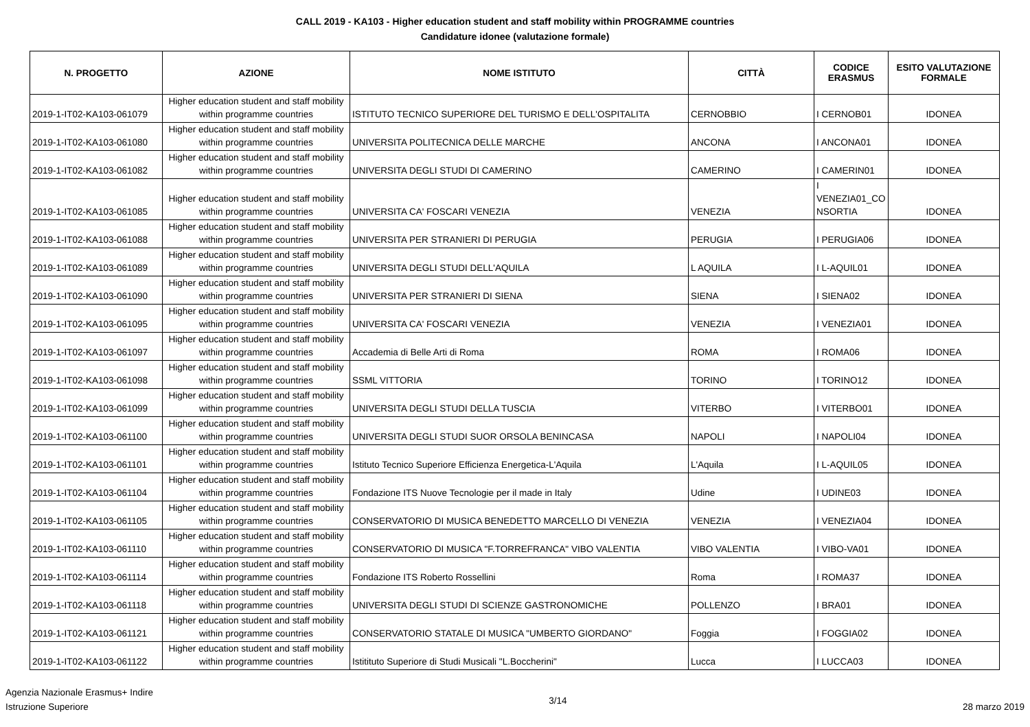CALL 2019 - KA103 - Higher education student and staff mobility within PROGRAMME countries
Candidature idonee (valutazione formale)
| N. PROGETTO | AZIONE | NOME ISTITUTO | CITTÀ | CODICE ERASMUS | ESITO VALUTAZIONE FORMALE |
| --- | --- | --- | --- | --- | --- |
| 2019-1-IT02-KA103-061079 | Higher education student and staff mobility within programme countries | ISTITUTO TECNICO SUPERIORE DEL TURISMO E DELL'OSPITALITA | CERNOBBIO | I CERNOB01 | IDONEA |
| 2019-1-IT02-KA103-061080 | Higher education student and staff mobility within programme countries | UNIVERSITA POLITECNICA DELLE MARCHE | ANCONA | I ANCONA01 | IDONEA |
| 2019-1-IT02-KA103-061082 | Higher education student and staff mobility within programme countries | UNIVERSITA DEGLI STUDI DI CAMERINO | CAMERINO | I CAMERIN01 | IDONEA |
| 2019-1-IT02-KA103-061085 | Higher education student and staff mobility within programme countries | UNIVERSITA CA' FOSCARI VENEZIA | VENEZIA | I VENEZIA01_CO NSORTIA | IDONEA |
| 2019-1-IT02-KA103-061088 | Higher education student and staff mobility within programme countries | UNIVERSITA PER STRANIERI DI PERUGIA | PERUGIA | I PERUGIA06 | IDONEA |
| 2019-1-IT02-KA103-061089 | Higher education student and staff mobility within programme countries | UNIVERSITA DEGLI STUDI DELL'AQUILA | L AQUILA | I L-AQUIL01 | IDONEA |
| 2019-1-IT02-KA103-061090 | Higher education student and staff mobility within programme countries | UNIVERSITA PER STRANIERI DI SIENA | SIENA | I SIENA02 | IDONEA |
| 2019-1-IT02-KA103-061095 | Higher education student and staff mobility within programme countries | UNIVERSITA CA' FOSCARI VENEZIA | VENEZIA | I VENEZIA01 | IDONEA |
| 2019-1-IT02-KA103-061097 | Higher education student and staff mobility within programme countries | Accademia di Belle Arti di Roma | ROMA | I ROMA06 | IDONEA |
| 2019-1-IT02-KA103-061098 | Higher education student and staff mobility within programme countries | SSML VITTORIA | TORINO | I TORINO12 | IDONEA |
| 2019-1-IT02-KA103-061099 | Higher education student and staff mobility within programme countries | UNIVERSITA DEGLI STUDI DELLA TUSCIA | VITERBO | I VITERBO01 | IDONEA |
| 2019-1-IT02-KA103-061100 | Higher education student and staff mobility within programme countries | UNIVERSITA DEGLI STUDI SUOR ORSOLA BENINCASA | NAPOLI | I NAPOLI04 | IDONEA |
| 2019-1-IT02-KA103-061101 | Higher education student and staff mobility within programme countries | Istituto Tecnico Superiore Efficienza Energetica-L'Aquila | L'Aquila | I L-AQUIL05 | IDONEA |
| 2019-1-IT02-KA103-061104 | Higher education student and staff mobility within programme countries | Fondazione ITS Nuove Tecnologie per il made in Italy | Udine | I UDINE03 | IDONEA |
| 2019-1-IT02-KA103-061105 | Higher education student and staff mobility within programme countries | CONSERVATORIO DI MUSICA BENEDETTO MARCELLO DI VENEZIA | VENEZIA | I VENEZIA04 | IDONEA |
| 2019-1-IT02-KA103-061110 | Higher education student and staff mobility within programme countries | CONSERVATORIO DI MUSICA "F.TORREFRANCA" VIBO VALENTIA | VIBO VALENTIA | I VIBO-VA01 | IDONEA |
| 2019-1-IT02-KA103-061114 | Higher education student and staff mobility within programme countries | Fondazione ITS Roberto Rossellini | Roma | I ROMA37 | IDONEA |
| 2019-1-IT02-KA103-061118 | Higher education student and staff mobility within programme countries | UNIVERSITA DEGLI STUDI DI SCIENZE GASTRONOMICHE | POLLENZO | I BRA01 | IDONEA |
| 2019-1-IT02-KA103-061121 | Higher education student and staff mobility within programme countries | CONSERVATORIO STATALE DI MUSICA "UMBERTO GIORDANO" | Foggia | I FOGGIA02 | IDONEA |
| 2019-1-IT02-KA103-061122 | Higher education student and staff mobility within programme countries | Istitituto Superiore di Studi Musicali "L.Boccherini" | Lucca | I LUCCA03 | IDONEA |
Agenzia Nazionale Erasmus+ Indire
Istruzione Superiore
3/14
28 marzo 2019